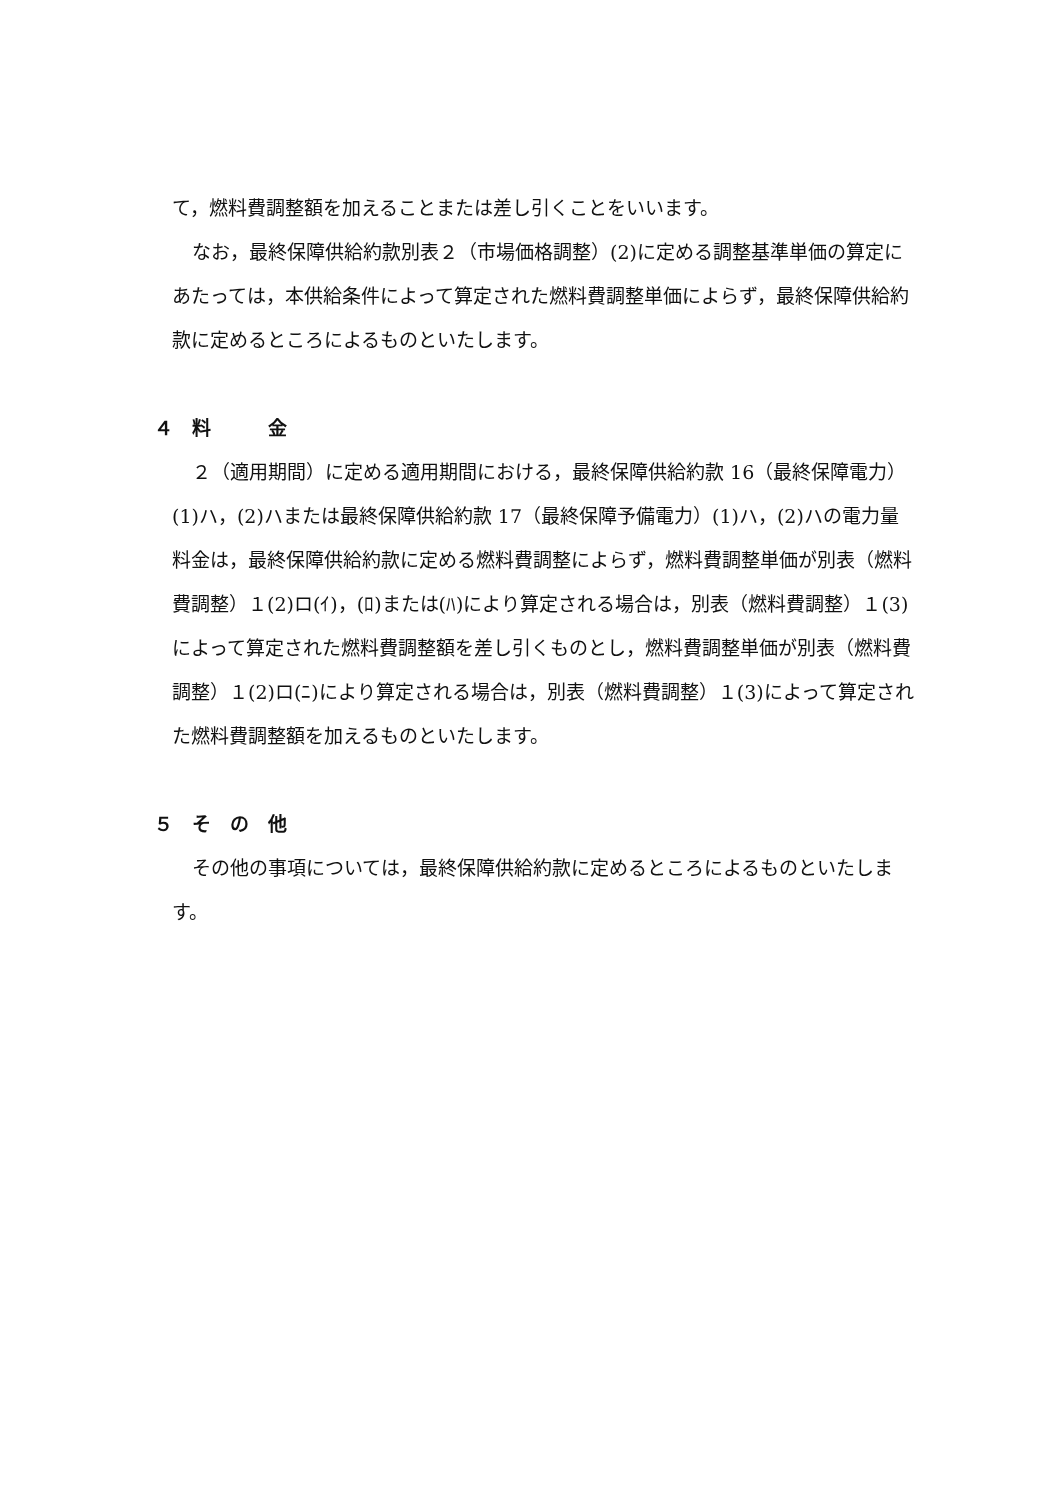て，燃料費調整額を加えることまたは差し引くことをいいます。
なお，最終保障供給約款別表２（市場価格調整）(2)に定める調整基準単価の算定にあたっては，本供給条件によって算定された燃料費調整単価によらず，最終保障供給約款に定めるところによるものといたします。
４　料　　　金
２（適用期間）に定める適用期間における，最終保障供給約款 16（最終保障電力）(1)ハ，(2)ハまたは最終保障供給約款 17（最終保障予備電力）(1)ハ，(2)ハの電力量料金は，最終保障供給約款に定める燃料費調整によらず，燃料費調整単価が別表（燃料費調整）１(2)ロ(ｲ)，(ﾛ)または(ﾊ)により算定される場合は，別表（燃料費調整）１(3)によって算定された燃料費調整額を差し引くものとし，燃料費調整単価が別表（燃料費調整）１(2)ロ(ﾆ)により算定される場合は，別表（燃料費調整）１(3)によって算定された燃料費調整額を加えるものといたします。
５　そ　の　他
その他の事項については，最終保障供給約款に定めるところによるものといたします。